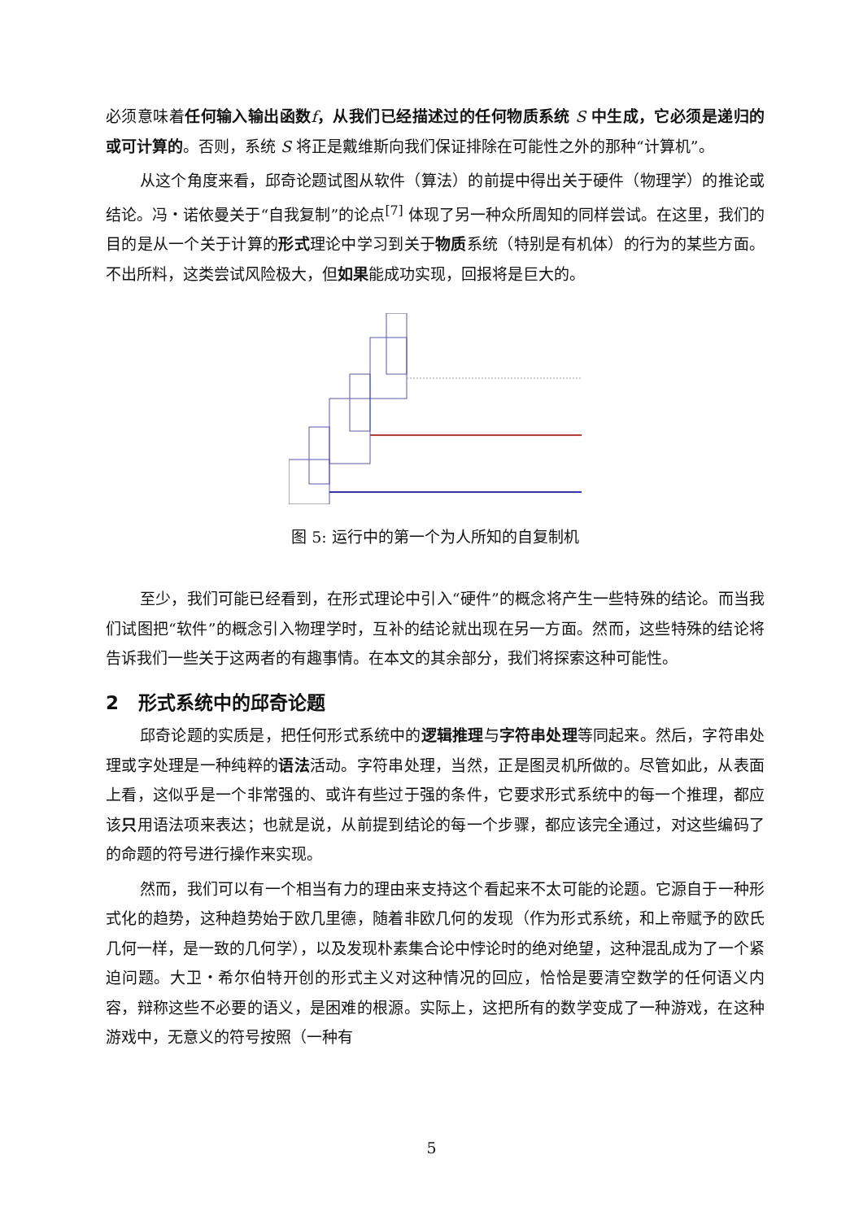必须意味着任何输入输出函数 f，从我们已经描述过的任何物质系统 S 中生成，它必须是递归的或可计算的。否则，系统 S 将正是戴维斯向我们保证排除在可能性之外的那种“计算机”。
从这个角度来看，邱奇论题试图从软件（算法）的前提中得出关于硬件（物理学）的推论或结论。冯・诺依曼关于“自我复制”的论点<sup>[7]</sup> 体现了另一种众所周知的同样尝试。在这里，我们的目的是从一个关于计算的形式理论中学习到关于物质系统（特别是有机体）的行为的某些方面。不出所料，这类尝试风险极大，但如果能成功实现，回报将是巨大的。
图 5: 运行中的第一个为人所知的自复制机
至少，我们可能已经看到，在形式理论中引入“硬件”的概念将产生一些特殊的结论。而当我们试图把“软件”的概念引入物理学时，互补的结论就出现在另一方面。然而，这些特殊的结论将告诉我们一些关于这两者的有趣事情。在本文的其余部分，我们将探索这种可能性。
2 形式系统中的邱奇论题
邱奇论题的实质是，把任何形式系统中的逻辑推理与字符串处理等同起来。然后，字符串处理或字处理是一种纯粹的语法活动。字符串处理，当然，正是图灵机所做的。尽管如此，从表面上看，这似乎是一个非常强的、或许有些过于强的条件，它要求形式系统中的每一个推理，都应该只用语法项来表达；也就是说，从前提到结论的每一个步骤，都应该完全通过，对这些编码了的命题的符号进行操作来实现。
然而，我们可以有一个相当有力的理由来支持这个看起来不太可能的论题。它源自于一种形式化的趋势，这种趋势始于欧几里德，随着非欧几何的发现（作为形式系统，和上帝赋予的欧氏几何一样，是一致的几何学），以及发现朴素集合论中悖论时的绝对绝望，这种混乱成为了一个紧迫问题。大卫・希尔伯特开创的形式主义对这种情况的回应，恰恰是要清空数学的任何语义内容，辩称这些不必要的语义，是困难的根源。实际上，这把所有的数学变成了一种游戏，在这种游戏中，无意义的符号按照（一种有
5